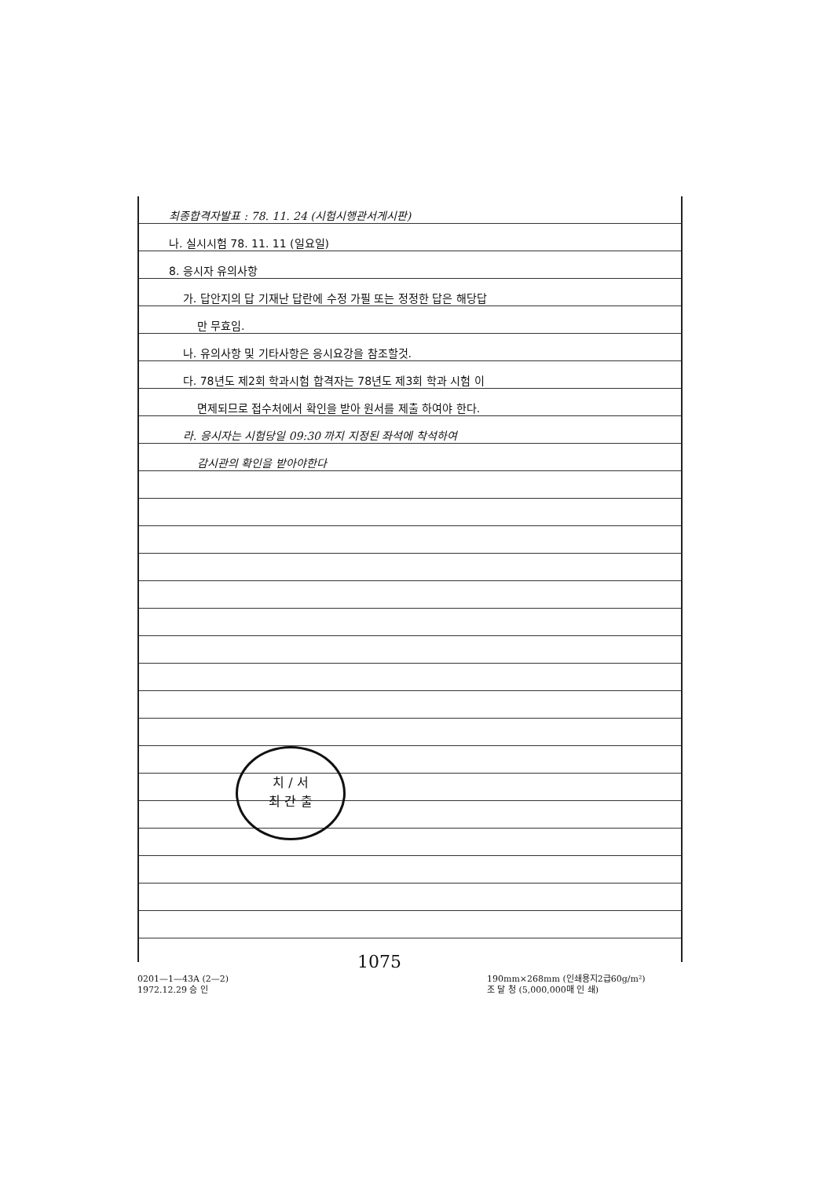최종합격자발표 : 78. 11. 24 (시험시행관서게시판)
나. 실시시험 78. 11. 11 (일요일)
8. 응시자 유의사항
가. 답안지의 답 기재난 답란에 수정 가필 또는 정정한 답은 해당답
만 무효임.
나. 유의사항 및 기타사항은 응시요강을 참조할것.
다. 78년도 제2회 학과시험 합격자는 78년도 제3회 학과 시험 이
면제되므로 접수처에서 확인을 받아 원서를 제출 하여야 한다.
라. 응시자는 시험당일 09:30 까지 지정된 좌석에 착석하여
감시관의 확인을 받아야한다
치 / 서
최 간 출
1075
0201—1—43A (2—2)
1972.12.29 승 인
190mm×268mm (인쇄용지2급60g/m²)
조 달 청 (5,000,000매 인 쇄)